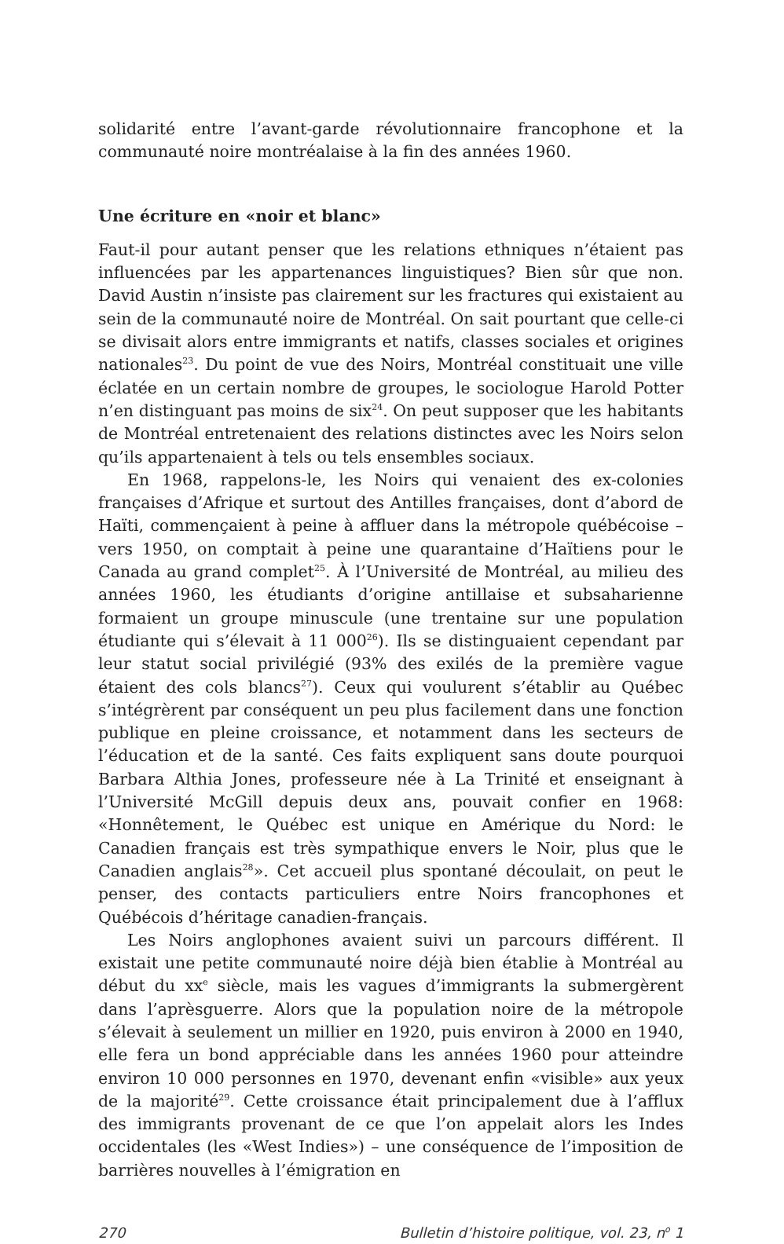solidarité entre l’avant-garde révolutionnaire francophone et la communauté noire montréalaise à la fin des années 1960.
Une écriture en «noir et blanc»
Faut-il pour autant penser que les relations ethniques n’étaient pas influencées par les appartenances linguistiques? Bien sûr que non. David Austin n’insiste pas clairement sur les fractures qui existaient au sein de la communauté noire de Montréal. On sait pourtant que celle-ci se divisait alors entre immigrants et natifs, classes sociales et origines nationales<sup>23</sup>. Du point de vue des Noirs, Montréal constituait une ville éclatée en un certain nombre de groupes, le sociologue Harold Potter n’en distinguant pas moins de six<sup>24</sup>. On peut supposer que les habitants de Montréal entretenaient des relations distinctes avec les Noirs selon qu’ils appartenaient à tels ou tels ensembles sociaux.
En 1968, rappelons-le, les Noirs qui venaient des ex-colonies françaises d’Afrique et surtout des Antilles françaises, dont d’abord de Haïti, commençaient à peine à affluer dans la métropole québécoise – vers 1950, on comptait à peine une quarantaine d’Haïtiens pour le Canada au grand complet<sup>25</sup>. À l’Université de Montréal, au milieu des années 1960, les étudiants d’origine antillaise et subsaharienne formaient un groupe minuscule (une trentaine sur une population étudiante qui s’élevait à 11 000<sup>26</sup>). Ils se distinguaient cependant par leur statut social privilégié (93% des exilés de la première vague étaient des cols blancs<sup>27</sup>). Ceux qui voulurent s’établir au Québec s’intégrèrent par conséquent un peu plus facilement dans une fonction publique en pleine croissance, et notamment dans les secteurs de l’éducation et de la santé. Ces faits expliquent sans doute pourquoi Barbara Althia Jones, professeure née à La Trinité et enseignant à l’Université McGill depuis deux ans, pouvait confier en 1968: «Honnêtement, le Québec est unique en Amérique du Nord: le Canadien français est très sympathique envers le Noir, plus que le Canadien anglais<sup>28</sup>». Cet accueil plus spontané découlait, on peut le penser, des contacts particuliers entre Noirs francophones et Québécois d’héritage canadien-français.
Les Noirs anglophones avaient suivi un parcours différent. Il existait une petite communauté noire déjà bien établie à Montréal au début du xx<sup>e</sup> siècle, mais les vagues d’immigrants la submergèrent dans l’aprèsguerre. Alors que la population noire de la métropole s’élevait à seulement un millier en 1920, puis environ à 2000 en 1940, elle fera un bond appréciable dans les années 1960 pour atteindre environ 10 000 personnes en 1970, devenant enfin «visible» aux yeux de la majorité<sup>29</sup>. Cette croissance était principalement due à l’afflux des immigrants provenant de ce que l’on appelait alors les Indes occidentales (les «West Indies») – une conséquence de l’imposition de barrières nouvelles à l’émigration en
270 Bulletin d’histoire politique, vol. 23, n<sup>o</sup> 1